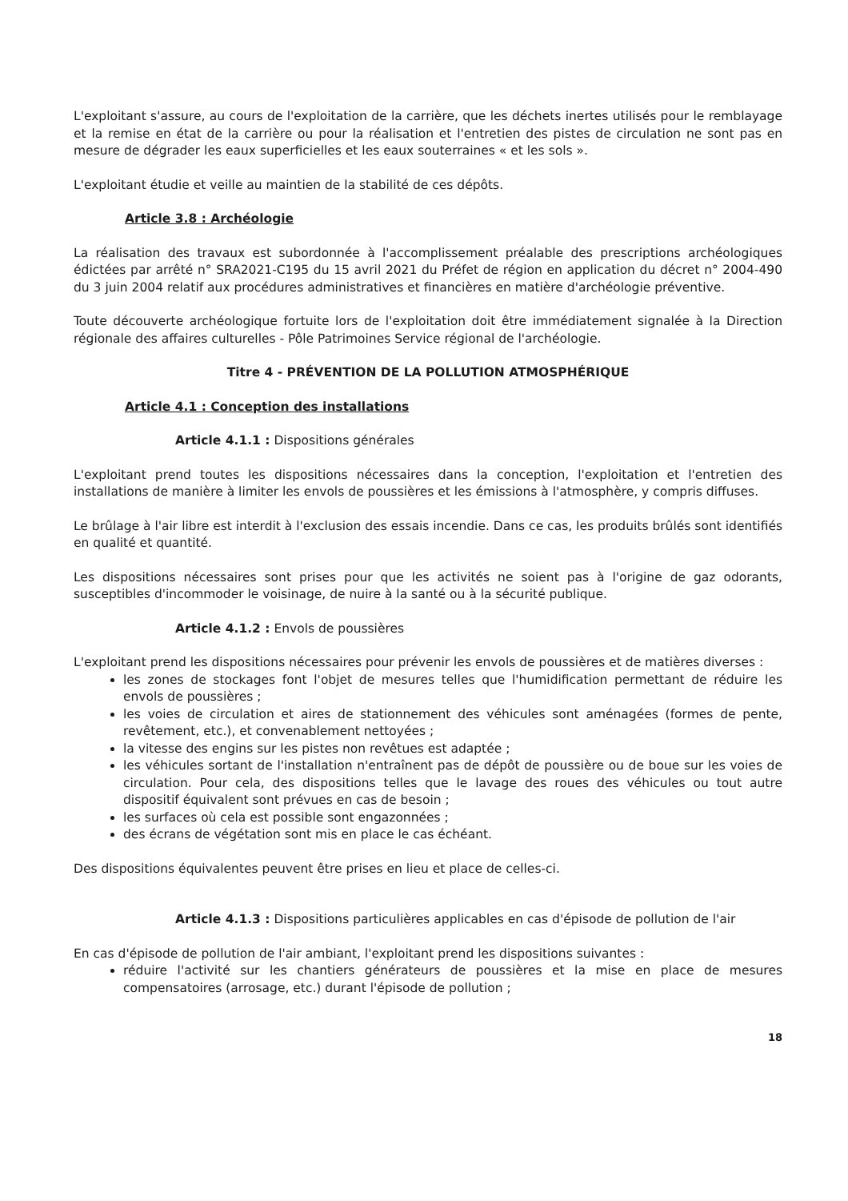L'exploitant s'assure, au cours de l'exploitation de la carrière, que les déchets inertes utilisés pour le remblayage et la remise en état de la carrière ou pour la réalisation et l'entretien des pistes de circulation ne sont pas en mesure de dégrader les eaux superficielles et les eaux souterraines « et les sols ».
L'exploitant étudie et veille au maintien de la stabilité de ces dépôts.
Article 3.8 : Archéologie
La réalisation des travaux est subordonnée à l'accomplissement préalable des prescriptions archéologiques édictées par arrêté n° SRA2021-C195 du 15 avril 2021 du Préfet de région en application du décret n° 2004-490 du 3 juin 2004 relatif aux procédures administratives et financières en matière d'archéologie préventive.
Toute découverte archéologique fortuite lors de l'exploitation doit être immédiatement signalée à la Direction régionale des affaires culturelles - Pôle Patrimoines Service régional de l'archéologie.
Titre 4 - PRÉVENTION DE LA POLLUTION ATMOSPHÉRIQUE
Article 4.1 : Conception des installations
Article 4.1.1 : Dispositions générales
L'exploitant prend toutes les dispositions nécessaires dans la conception, l'exploitation et l'entretien des installations de manière à limiter les envols de poussières et les émissions à l'atmosphère, y compris diffuses.
Le brûlage à l'air libre est interdit à l'exclusion des essais incendie. Dans ce cas, les produits brûlés sont identifiés en qualité et quantité.
Les dispositions nécessaires sont prises pour que les activités ne soient pas à l'origine de gaz odorants, susceptibles d'incommoder le voisinage, de nuire à la santé ou à la sécurité publique.
Article 4.1.2 : Envols de poussières
L'exploitant prend les dispositions nécessaires pour prévenir les envols de poussières et de matières diverses :
les zones de stockages font l'objet de mesures telles que l'humidification permettant de réduire les envols de poussières ;
les voies de circulation et aires de stationnement des véhicules sont aménagées (formes de pente, revêtement, etc.), et convenablement nettoyées ;
la vitesse des engins sur les pistes non revêtues est adaptée ;
les véhicules sortant de l'installation n'entraînent pas de dépôt de poussière ou de boue sur les voies de circulation. Pour cela, des dispositions telles que le lavage des roues des véhicules ou tout autre dispositif équivalent sont prévues en cas de besoin ;
les surfaces où cela est possible sont engazonnées ;
des écrans de végétation sont mis en place le cas échéant.
Des dispositions équivalentes peuvent être prises en lieu et place de celles-ci.
Article 4.1.3 : Dispositions particulières applicables en cas d'épisode de pollution de l'air
En cas d'épisode de pollution de l'air ambiant, l'exploitant prend les dispositions suivantes :
réduire l'activité sur les chantiers générateurs de poussières et la mise en place de mesures compensatoires (arrosage, etc.) durant l'épisode de pollution ;
18